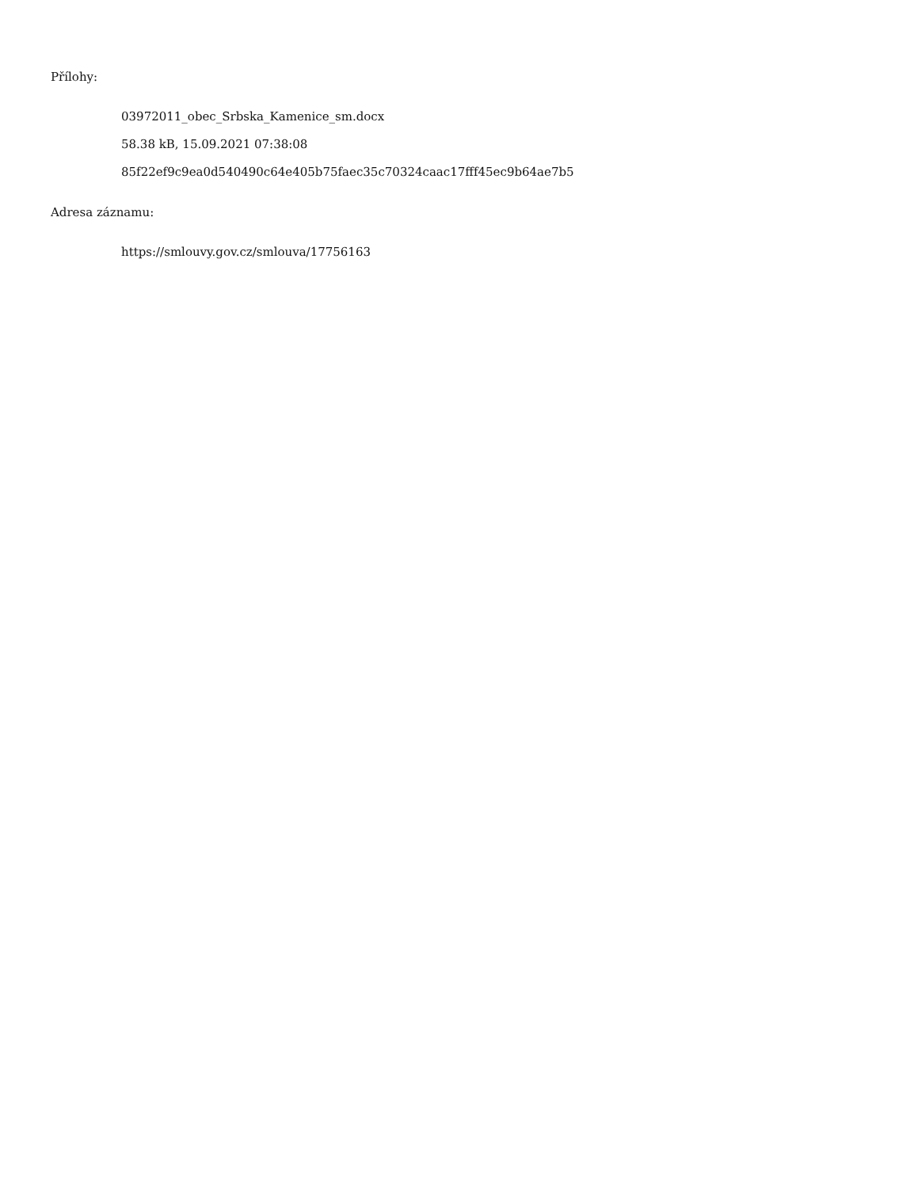Přílohy:
03972011_obec_Srbska_Kamenice_sm.docx
58.38 kB, 15.09.2021 07:38:08
85f22ef9c9ea0d540490c64e405b75faec35c70324caac17fff45ec9b64ae7b5
Adresa záznamu:
https://smlouvy.gov.cz/smlouva/17756163